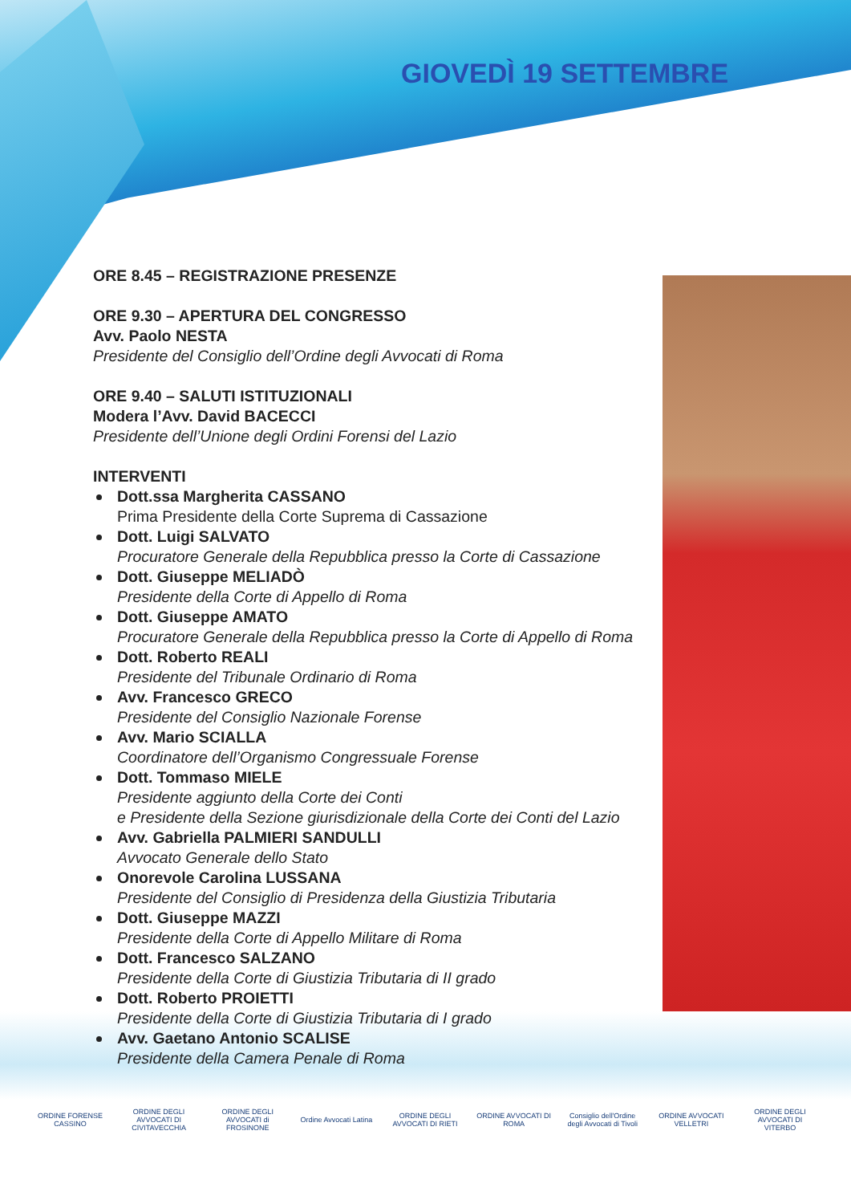GIOVEDÌ 19 SETTEMBRE
ORE 8.45 – REGISTRAZIONE PRESENZE
ORE 9.30 – APERTURA DEL CONGRESSO
Avv. Paolo NESTA
Presidente del Consiglio dell’Ordine degli Avvocati di Roma
ORE 9.40 – SALUTI ISTITUZIONALI
Modera l’Avv. David BACECCI
Presidente dell’Unione degli Ordini Forensi del Lazio
INTERVENTI
Dott.ssa Margherita CASSANO
Prima Presidente della Corte Suprema di Cassazione
Dott. Luigi SALVATO
Procuratore Generale della Repubblica presso la Corte di Cassazione
Dott. Giuseppe MELIADÒ
Presidente della Corte di Appello di Roma
Dott. Giuseppe AMATO
Procuratore Generale della Repubblica presso la Corte di Appello di Roma
Dott. Roberto REALI
Presidente del Tribunale Ordinario di Roma
Avv. Francesco GRECO
Presidente del Consiglio Nazionale Forense
Avv. Mario SCIALLA
Coordinatore dell’Organismo Congressuale Forense
Dott. Tommaso MIELE
Presidente aggiunto della Corte dei Conti
e Presidente della Sezione giurisdizionale della Corte dei Conti del Lazio
Avv. Gabriella PALMIERI SANDULLI
Avvocato Generale dello Stato
Onorevole Carolina LUSSANA
Presidente del Consiglio di Presidenza della Giustizia Tributaria
Dott. Giuseppe MAZZI
Presidente della Corte di Appello Militare di Roma
Dott. Francesco SALZANO
Presidente della Corte di Giustizia Tributaria di II grado
Dott. Roberto PROIETTI
Presidente della Corte di Giustizia Tributaria di I grado
Avv. Gaetano Antonio SCALISE
Presidente della Camera Penale di Roma
ORDINE FORENSE CASSINO
ORDINE DEGLI AVVOCATI DI CIVITAVECCHIA
ORDINE DEGLI AVVOCATI di FROSINONE
Ordine Avvocati Latina
ORDINE DEGLI AVVOCATI DI RIETI
ORDINE AVVOCATI DI ROMA
Consiglio dell'Ordine degli Avvocati di Tivoli
ORDINE AVVOCATI VELLETRI
ORDINE DEGLI AVVOCATI DI VITERBO